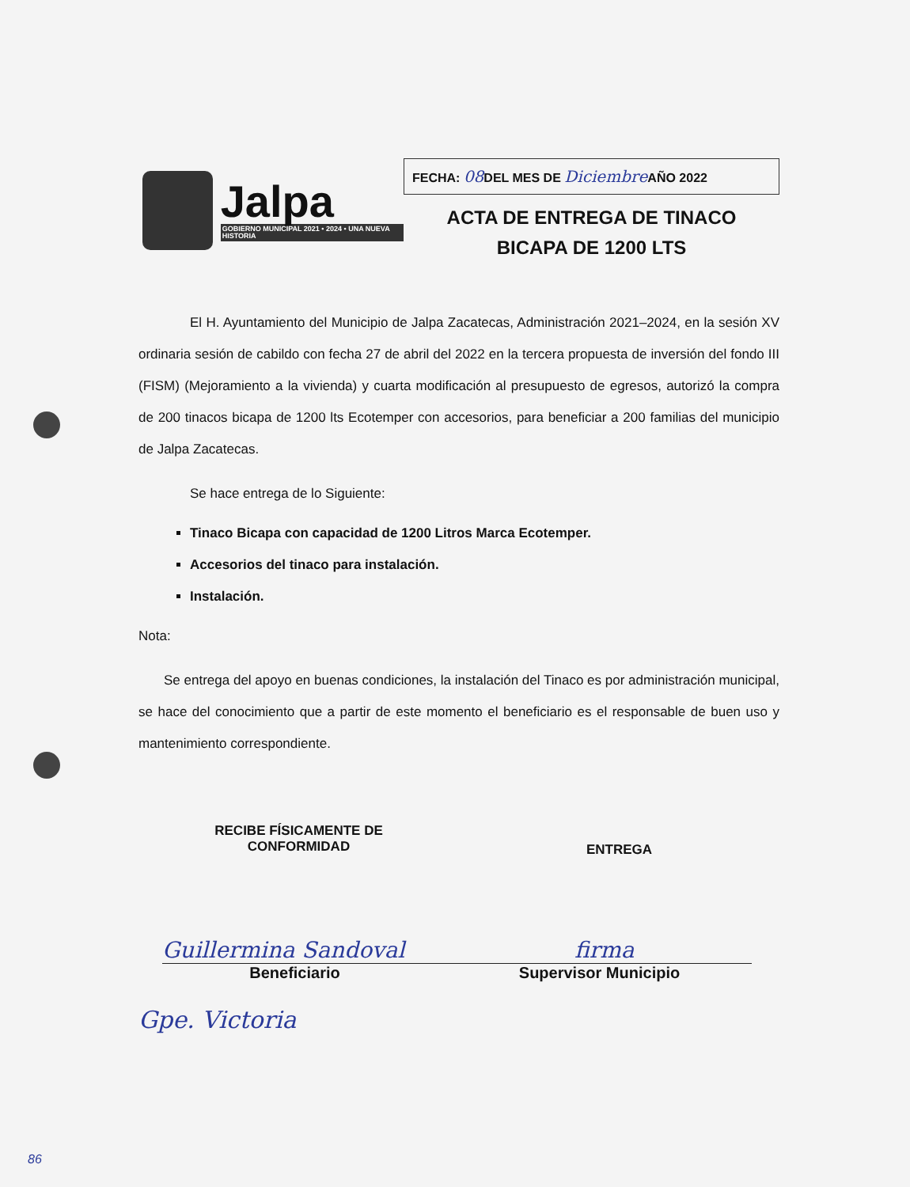Jalpa
GOBIERNO MUNICIPAL 2021 • 2024 • UNA NUEVA HISTORIA
FECHA: 08 DEL MES DE Diciembre AÑO 2022
ACTA DE ENTREGA DE TINACO
BICAPA DE 1200 LTS
El H. Ayuntamiento del Municipio de Jalpa Zacatecas, Administración 2021–2024, en la sesión XV ordinaria sesión de cabildo con fecha 27 de abril del 2022 en la tercera propuesta de inversión del fondo III (FISM) (Mejoramiento a la vivienda) y cuarta modificación al presupuesto de egresos, autorizó la compra de 200 tinacos bicapa de 1200 lts Ecotemper con accesorios, para beneficiar a 200 familias del municipio de Jalpa Zacatecas.
Se hace entrega de lo Siguiente:
Tinaco Bicapa con capacidad de 1200 Litros Marca Ecotemper.
Accesorios del tinaco para instalación.
Instalación.
Nota:
Se entrega del apoyo en buenas condiciones, la instalación del Tinaco es por administración municipal, se hace del conocimiento que a partir de este momento el beneficiario es el responsable de buen uso y mantenimiento correspondiente.
RECIBE FÍSICAMENTE DE
CONFORMIDAD
ENTREGA
Guillermina Sandoval firma
Beneficiario Supervisor Municipio
Gpe. Victoria
86